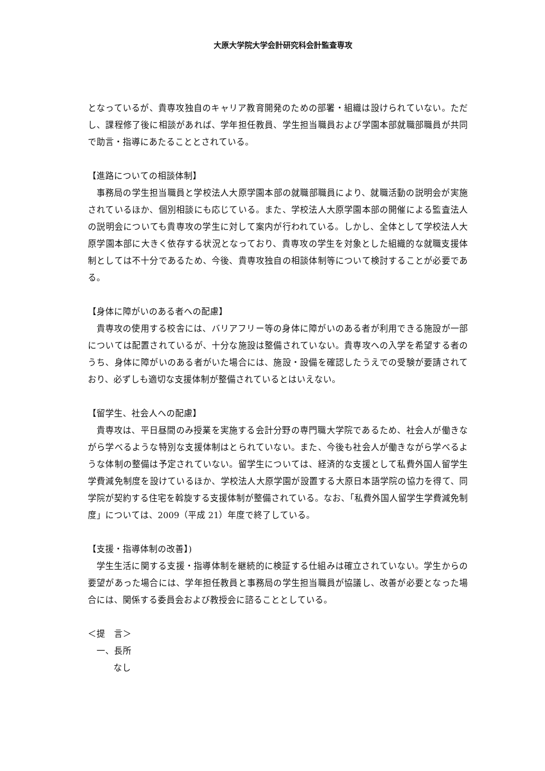大原大学院大学会計研究科会計監査専攻
となっているが、貴専攻独自のキャリア教育開発のための部署・組織は設けられていない。ただし、課程修了後に相談があれば、学年担任教員、学生担当職員および学園本部就職部職員が共同で助言・指導にあたることとされている。
【進路についての相談体制】
事務局の学生担当職員と学校法人大原学園本部の就職部職員により、就職活動の説明会が実施されているほか、個別相談にも応じている。また、学校法人大原学園本部の開催による監査法人の説明会についても貴専攻の学生に対して案内が行われている。しかし、全体として学校法人大原学園本部に大きく依存する状況となっており、貴専攻の学生を対象とした組織的な就職支援体制としては不十分であるため、今後、貴専攻独自の相談体制等について検討することが必要である。
【身体に障がいのある者への配慮】
貴専攻の使用する校舎には、バリアフリー等の身体に障がいのある者が利用できる施設が一部については配置されているが、十分な施設は整備されていない。貴専攻への入学を希望する者のうち、身体に障がいのある者がいた場合には、施設・設備を確認したうえでの受験が要請されており、必ずしも適切な支援体制が整備されているとはいえない。
【留学生、社会人への配慮】
貴専攻は、平日昼間のみ授業を実施する会計分野の専門職大学院であるため、社会人が働きながら学べるような特別な支援体制はとられていない。また、今後も社会人が働きながら学べるような体制の整備は予定されていない。留学生については、経済的な支援として私費外国人留学生学費減免制度を設けているほか、学校法人大原学園が設置する大原日本語学院の協力を得て、同学院が契約する住宅を斡旋する支援体制が整備されている。なお、「私費外国人留学生学費減免制度」については、2009（平成 21）年度で終了している。
【支援・指導体制の改善】)
学生生活に関する支援・指導体制を継続的に検証する仕組みは確立されていない。学生からの要望があった場合には、学年担任教員と事務局の学生担当職員が協議し、改善が必要となった場合には、関係する委員会および教授会に諮ることとしている。
＜提　言＞
一、長所
なし